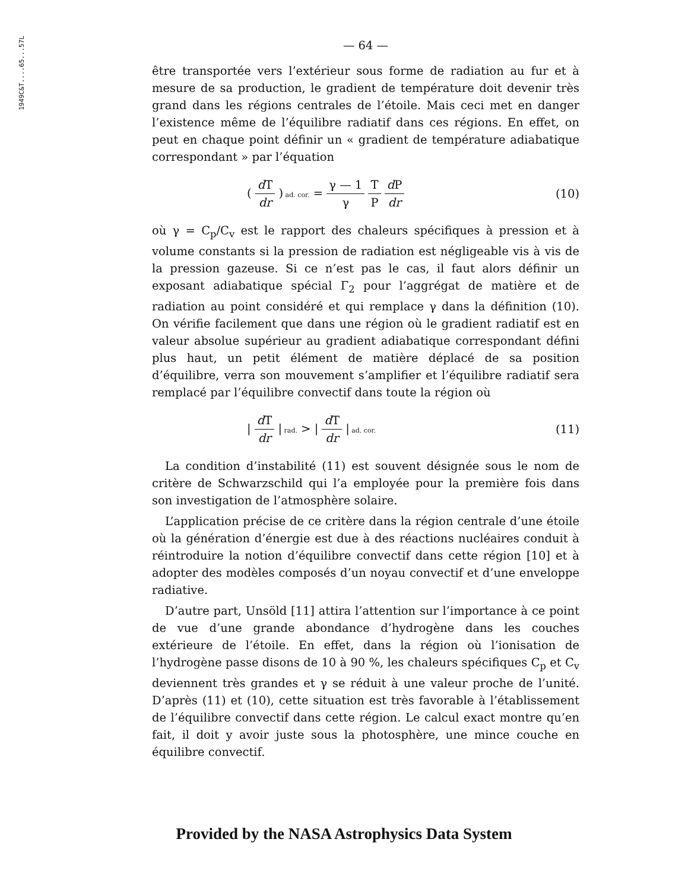1949C&T....65...57L
— 64 —
être transportée vers l’extérieur sous forme de radiation au fur et à mesure de sa production, le gradient de température doit devenir très grand dans les régions centrales de l’étoile. Mais ceci met en danger l’existence même de l’équilibre radiatif dans ces régions. En effet, on peut en chaque point définir un « gradient de température adiabatique correspondant » par l’équation
( d T dr ) ad. cor. = γ — 1 γ T P d P dr
(10)
où γ = C<sub>p</sub>/C<sub>v</sub> est le rapport des chaleurs spécifiques à pression et à volume constants si la pression de radiation est négligeable vis à vis de la pression gazeuse. Si ce n’est pas le cas, il faut alors définir un exposant adiabatique spécial Γ<sub>2</sub> pour l’aggrégat de matière et de radiation au point considéré et qui remplace γ dans la définition (10). On vérifie facilement que dans une région où le gradient radiatif est en valeur absolue supérieur au gradient adiabatique correspondant défini plus haut, un petit élément de matière déplacé de sa position d’équilibre, verra son mouvement s’amplifier et l’équilibre radiatif sera remplacé par l’équilibre convectif dans toute la région où
| d T dr | rad. > | d T dr | ad. cor.
(11)
La condition d’instabilité (11) est souvent désignée sous le nom de critère de Schwarzschild qui l’a employée pour la première fois dans son investigation de l’atmosphère solaire.
L’application précise de ce critère dans la région centrale d’une étoile où la génération d’énergie est due à des réactions nucléaires conduit à réintroduire la notion d’équilibre convectif dans cette région [10] et à adopter des modèles composés d’un noyau convectif et d’une enveloppe radiative.
D’autre part, Unsöld [11] attira l’attention sur l’importance à ce point de vue d’une grande abondance d’hydrogène dans les couches extérieure de l’étoile. En effet, dans la région où l’ionisation de l’hydrogène passe disons de 10 à 90 %, les chaleurs spécifiques C<sub>p</sub> et C<sub>v</sub> deviennent très grandes et γ se réduit à une valeur proche de l’unité. D’après (11) et (10), cette situation est très favorable à l’établissement de l’équilibre convectif dans cette région. Le calcul exact montre qu’en fait, il doit y avoir juste sous la photosphère, une mince couche en équilibre convectif.
Provided by the NASA Astrophysics Data System